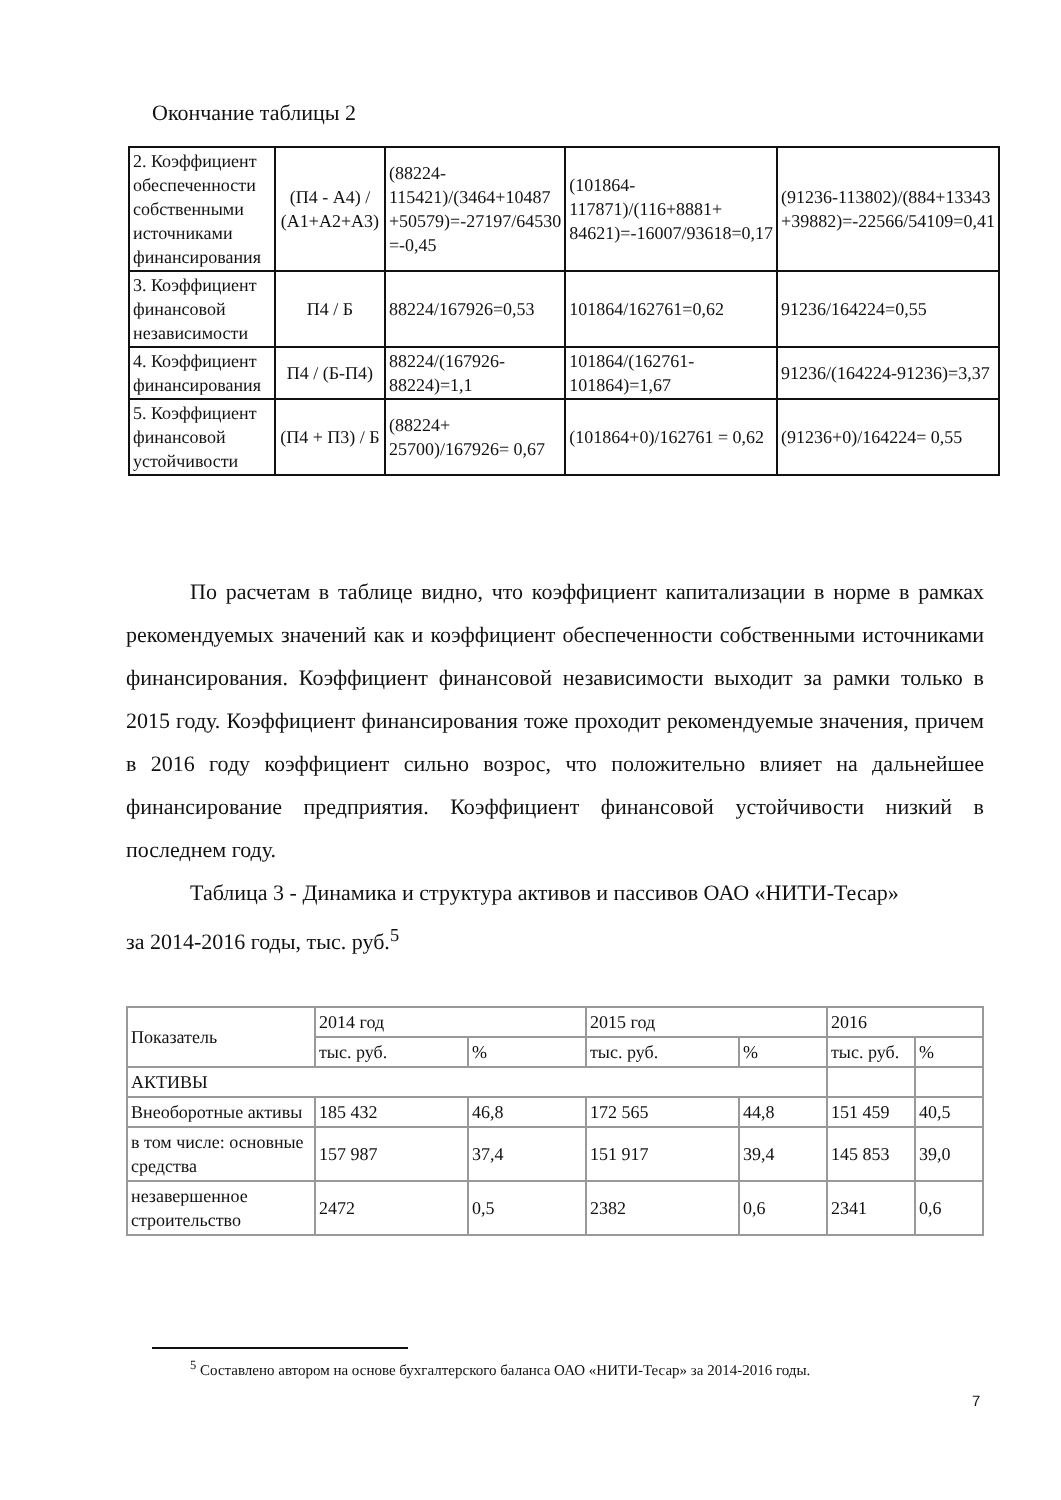Окончание таблицы 2
| 2. Коэффициент обеспеченности собственными источниками финансирования | (П4 - А4) / (А1+А2+А3) | (88224-115421)/(3464+10487 +50579)=-27197/64530 =-0,45 | (101864-117871)/(116+8881+ 84621)=-16007/93618=0,17 | (91236-113802)/(884+13343 +39882)=-22566/54109=0,41 |
| 3. Коэффициент финансовой независимости | П4 / Б | 88224/167926=0,53 | 101864/162761=0,62 | 91236/164224=0,55 |
| 4. Коэффициент финансирования | П4 / (Б-П4) | 88224/(167926-88224)=1,1 | 101864/(162761-101864)=1,67 | 91236/(164224-91236)=3,37 |
| 5. Коэффициент финансовой устойчивости | (П4 + П3) / Б | (88224+ 25700)/167926= 0,67 | (101864+0)/162761 = 0,62 | (91236+0)/164224= 0,55 |
По расчетам в таблице видно, что коэффициент капитализации в норме в рамках рекомендуемых значений как и коэффициент обеспеченности собственными источниками финансирования. Коэффициент финансовой независимости выходит за рамки только в 2015 году. Коэффициент финансирования тоже проходит рекомендуемые значения, причем в 2016 году коэффициент сильно возрос, что положительно влияет на дальнейшее финансирование предприятия. Коэффициент финансовой устойчивости низкий в последнем году.
Таблица 3 - Динамика и структура активов и пассивов ОАО «НИТИ-Тесар»
за 2014-2016 годы, тыс. руб.<sup>5</sup>
| Показатель | 2014 год | | 2015 год | | 2016 | |
| | тыс. руб. | % | тыс. руб. | % | тыс. руб. | % |
| АКТИВЫ | | | | | | |
| Внеоборотные активы | 185 432 | 46,8 | 172 565 | 44,8 | 151 459 | 40,5 |
| в том числе: основные средства | 157 987 | 37,4 | 151 917 | 39,4 | 145 853 | 39,0 |
| незавершенное строительство | 2472 | 0,5 | 2382 | 0,6 | 2341 | 0,6 |
<sup>5</sup> Составлено автором на основе бухгалтерского баланса ОАО «НИТИ-Тесар» за 2014-2016 годы.
7